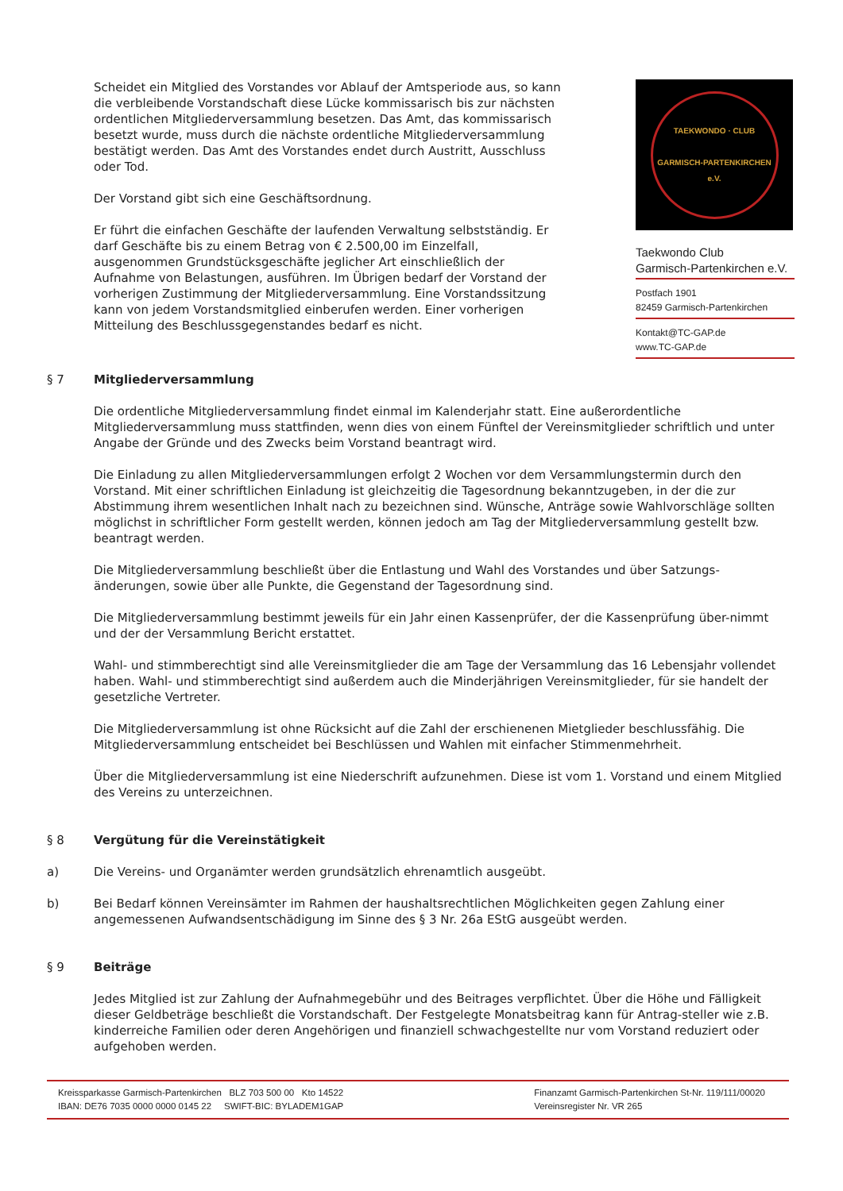Scheidet ein Mitglied des Vorstandes vor Ablauf der Amtsperiode aus, so kann die verbleibende Vorstandschaft diese Lücke kommissarisch bis zur nächsten ordentlichen Mitgliederversammlung besetzen. Das Amt, das kommissarisch besetzt wurde, muss durch die nächste ordentliche Mitgliederversammlung bestätigt werden. Das Amt des Vorstandes endet durch Austritt, Ausschluss oder Tod.
Der Vorstand gibt sich eine Geschäftsordnung.
Er führt die einfachen Geschäfte der laufenden Verwaltung selbstständig. Er darf Geschäfte bis zu einem Betrag von € 2.500,00 im Einzelfall, ausgenommen Grundstücksgeschäfte jeglicher Art einschließlich der Aufnahme von Belastungen, ausführen. Im Übrigen bedarf der Vorstand der vorherigen Zustimmung der Mitgliederversammlung. Eine Vorstandssitzung kann von jedem Vorstandsmitglied einberufen werden. Einer vorherigen Mitteilung des Beschlussgegenstandes bedarf es nicht.
TAEKWONDO · CLUB
GARMISCH-PARTENKIRCHEN e.V.
Taekwondo Club
Garmisch-Partenkirchen e.V.
Postfach 1901
82459 Garmisch-Partenkirchen
Kontakt@TC-GAP.de
www.TC-GAP.de
§ 7 Mitgliederversammlung
Die ordentliche Mitgliederversammlung findet einmal im Kalenderjahr statt. Eine außerordentliche Mitgliederversammlung muss stattfinden, wenn dies von einem Fünftel der Vereinsmitglieder schriftlich und unter Angabe der Gründe und des Zwecks beim Vorstand beantragt wird.
Die Einladung zu allen Mitgliederversammlungen erfolgt 2 Wochen vor dem Versammlungstermin durch den Vorstand. Mit einer schriftlichen Einladung ist gleichzeitig die Tagesordnung bekanntzugeben, in der die zur Abstimmung ihrem wesentlichen Inhalt nach zu bezeichnen sind. Wünsche, Anträge sowie Wahlvorschläge sollten möglichst in schriftlicher Form gestellt werden, können jedoch am Tag der Mitgliederversammlung gestellt bzw. beantragt werden.
Die Mitgliederversammlung beschließt über die Entlastung und Wahl des Vorstandes und über Satzungs-änderungen, sowie über alle Punkte, die Gegenstand der Tagesordnung sind.
Die Mitgliederversammlung bestimmt jeweils für ein Jahr einen Kassenprüfer, der die Kassenprüfung über-nimmt und der der Versammlung Bericht erstattet.
Wahl- und stimmberechtigt sind alle Vereinsmitglieder die am Tage der Versammlung das 16 Lebensjahr vollendet haben. Wahl- und stimmberechtigt sind außerdem auch die Minderjährigen Vereinsmitglieder, für sie handelt der gesetzliche Vertreter.
Die Mitgliederversammlung ist ohne Rücksicht auf die Zahl der erschienenen Mietglieder beschlussfähig. Die Mitgliederversammlung entscheidet bei Beschlüssen und Wahlen mit einfacher Stimmenmehrheit.
Über die Mitgliederversammlung ist eine Niederschrift aufzunehmen. Diese ist vom 1. Vorstand und einem Mitglied des Vereins zu unterzeichnen.
§ 8 Vergütung für die Vereinstätigkeit
a) Die Vereins- und Organämter werden grundsätzlich ehrenamtlich ausgeübt.
b) Bei Bedarf können Vereinsämter im Rahmen der haushaltsrechtlichen Möglichkeiten gegen Zahlung einer angemessenen Aufwandsentschädigung im Sinne des § 3 Nr. 26a EStG ausgeübt werden.
§ 9 Beiträge
Jedes Mitglied ist zur Zahlung der Aufnahmegebühr und des Beitrages verpflichtet. Über die Höhe und Fälligkeit dieser Geldbeträge beschließt die Vorstandschaft. Der Festgelegte Monatsbeitrag kann für Antrag-steller wie z.B. kinderreiche Familien oder deren Angehörigen und finanziell schwachgestellte nur vom Vorstand reduziert oder aufgehoben werden.
Kreissparkasse Garmisch-Partenkirchen BLZ 703 500 00 Kto 14522
IBAN: DE76 7035 0000 0000 0145 22 SWIFT-BIC: BYLADEM1GAP
Finanzamt Garmisch-Partenkirchen St-Nr. 119/111/00020
Vereinsregister Nr. VR 265